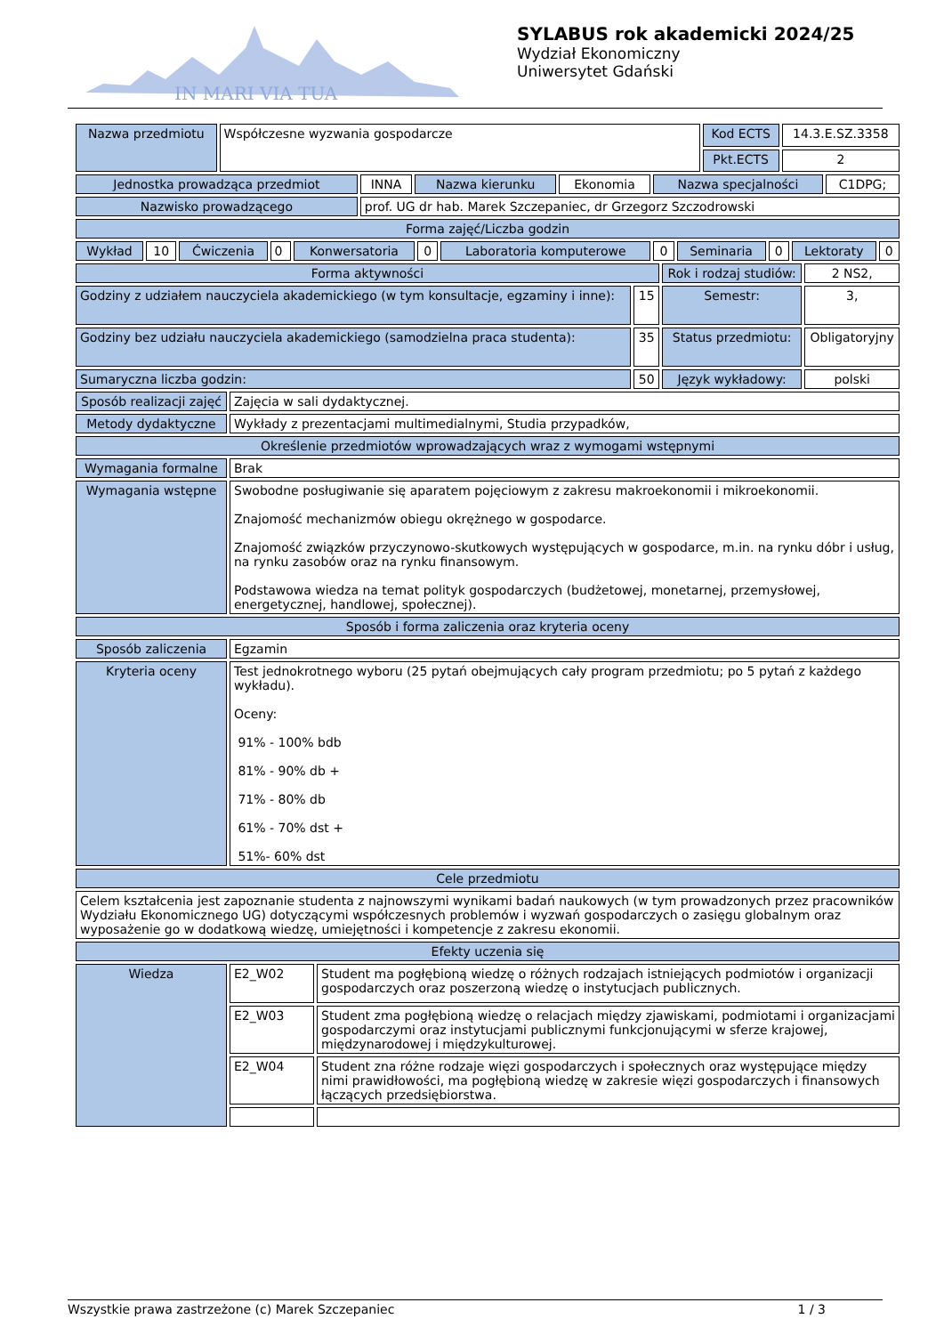IN MARI VIA TUA
SYLABUS rok akademicki 2024/25
Wydział Ekonomiczny
Uniwersytet Gdański
| Nazwa przedmiotu | Współczesne wyzwania gospodarcze | Kod ECTS | 14.3.E.SZ.3358 |
| | | Pkt.ECTS | 2 |
| Jednostka prowadząca przedmiot | INNA | Nazwa kierunku | Ekonomia | Nazwa specjalności | C1DPG; |
| Nazwisko prowadzącego | prof. UG dr hab. Marek Szczepaniec, dr Grzegorz Szczodrowski | | | | |
| Forma zajęć/Liczba godzin | | | | | |
| Wykład | 10 | Ćwiczenia | 0 | Konwersatoria | 0 | Laboratoria komputerowe | 0 | Seminaria | 0 | Lektoraty | 0 |
| Forma aktywności | | Rok i rodzaj studiów: | 2 NS2, |
| Godziny z udziałem nauczyciela akademickiego (w tym konsultacje, egzaminy i inne): | 15 | Semestr: | 3, |
| Godziny bez udziału nauczyciela akademickiego (samodzielna praca studenta): | 35 | Status przedmiotu: | Obligatoryjny |
| Sumaryczna liczba godzin: | 50 | Język wykładowy: | polski |
| Sposób realizacji zajęć | Zajęcia w sali dydaktycznej. | |
| Metody dydaktyczne | Wykłady z prezentacjami multimedialnymi, Studia przypadków, | |
| Określenie przedmiotów wprowadzających wraz z wymogami wstępnymi | | |
| Wymagania formalne | Brak | |
| Wymagania wstępne | Swobodne posługiwanie się aparatem pojęciowym z zakresu makroekonomii i mikroekonomii. Znajomość mechanizmów obiegu okrężnego w gospodarce. Znajomość związków przyczynowo-skutkowych występujących w gospodarce, m.in. na rynku dóbr i usług, na rynku zasobów oraz na rynku finansowym. Podstawowa wiedza na temat polityk gospodarczych (budżetowej, monetarnej, przemysłowej, energetycznej, handlowej, społecznej). | |
| Sposób i forma zaliczenia oraz kryteria oceny | | |
| Sposób zaliczenia | Egzamin | |
| Kryteria oceny | Test jednokrotnego wyboru (25 pytań obejmujących cały program przedmiotu; po 5 pytań z każdego wykładu). Oceny: 91% - 100% bdb 81% - 90% db + 71% - 80% db 61% - 70% dst + 51%- 60% dst | |
| Cele przedmiotu | | |
| Celem kształcenia jest zapoznanie studenta z najnowszymi wynikami badań naukowych (w tym prowadzonych przez pracowników Wydziału Ekonomicznego UG) dotyczącymi współczesnych problemów i wyzwań gospodarczych o zasięgu globalnym oraz wyposażenie go w dodatkową wiedzę, umiejętności i kompetencje z zakresu ekonomii. | | |
| Efekty uczenia się | | |
| Wiedza | E2_W02 | Student ma pogłębioną wiedzę o różnych rodzajach istniejących podmiotów i organizacji gospodarczych oraz poszerzoną wiedzę o instytucjach publicznych. |
| | E2_W03 | Student zma pogłębioną wiedzę o relacjach między zjawiskami, podmiotami i organizacjami gospodarczymi oraz instytucjami publicznymi funkcjonującymi w sferze krajowej, międzynarodowej i międzykulturowej. |
| | E2_W04 | Student zna różne rodzaje więzi gospodarczych i społecznych oraz występujące między nimi prawidłowości, ma pogłębioną wiedzę w zakresie więzi gospodarczych i finansowych łączących przedsiębiorstwa. |
Wszystkie prawa zastrzeżone (c) Marek Szczepaniec 1 / 3